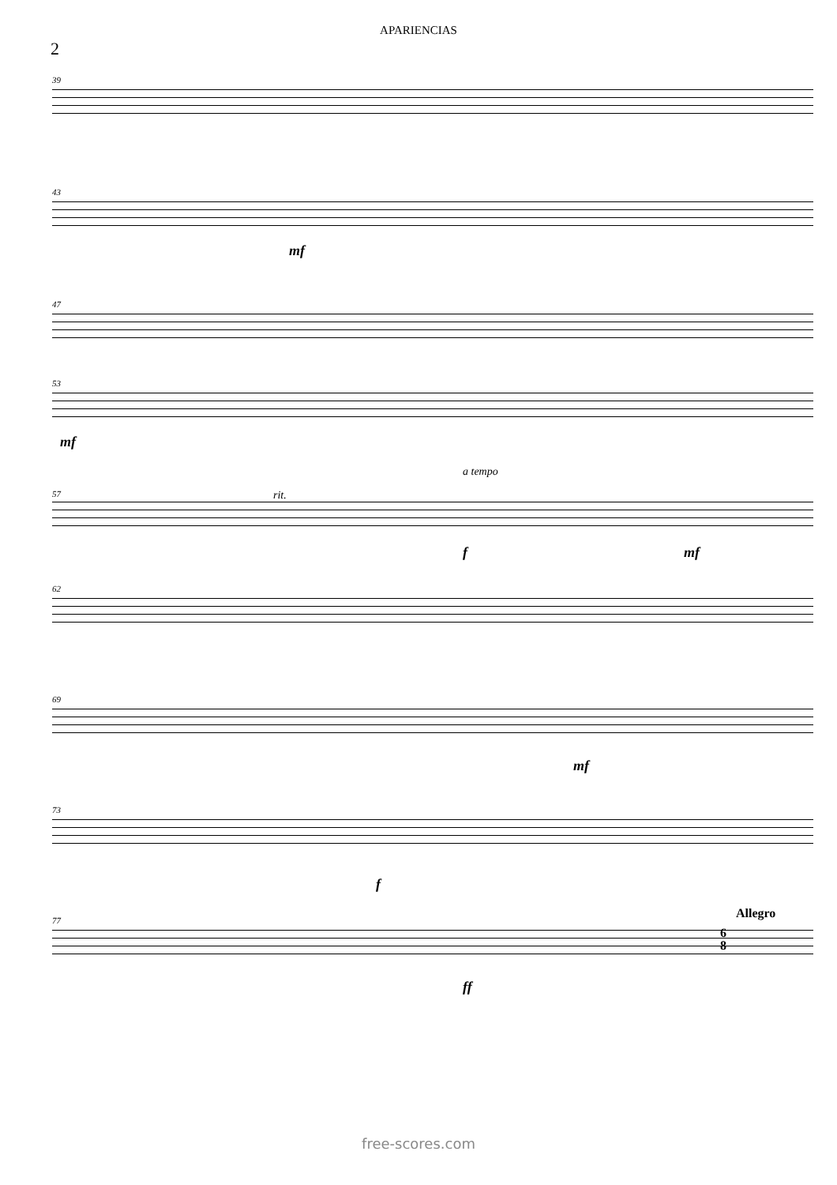APARIENCIAS
2
39
43
mf
47
53
mf
a tempo
57 rit.
f mf
62
69
mf
73
f
77 Allegro
6
8
ff
free-scores.com